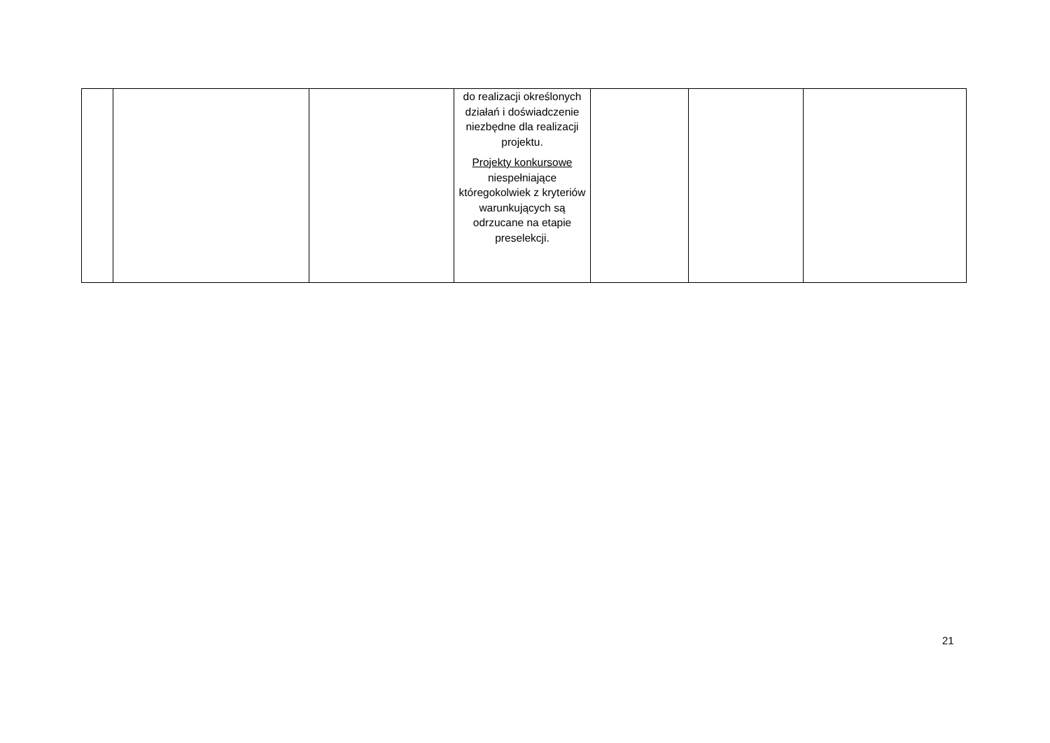| | | | do realizacji określonych działań i doświadczenie niezbędne dla realizacji projektu. Projekty konkursowe niespełniające któregokolwiek z kryteriów warunkujących są odrzucane na etapie preselekcji. | | | |
21